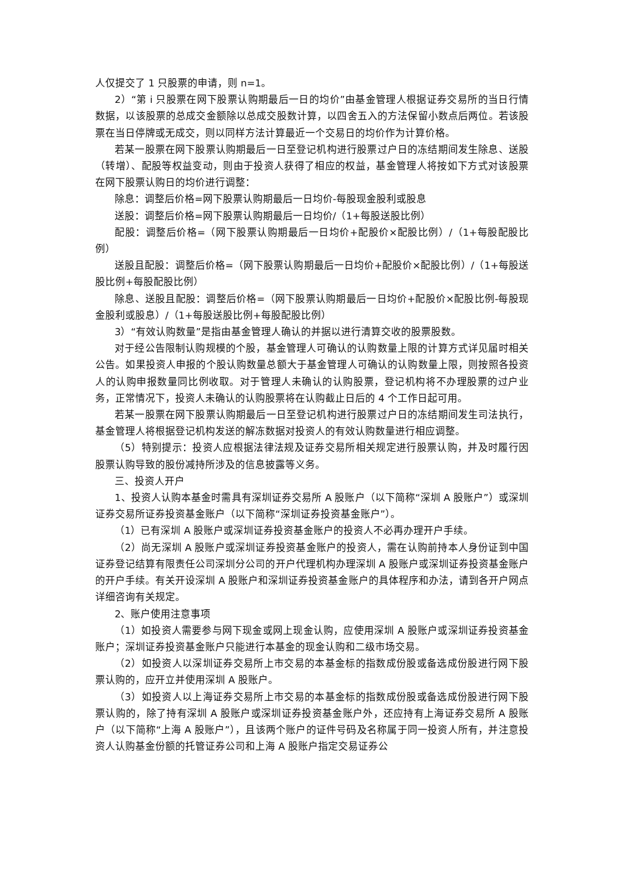人仅提交了 1 只股票的申请，则 n=1。
2）“第 i 只股票在网下股票认购期最后一日的均价”由基金管理人根据证券交易所的当日行情数据，以该股票的总成交金额除以总成交股数计算，以四舍五入的方法保留小数点后两位。若该股票在当日停牌或无成交，则以同样方法计算最近一个交易日的均价作为计算价格。
若某一股票在网下股票认购期最后一日至登记机构进行股票过户日的冻结期间发生除息、送股（转增）、配股等权益变动，则由于投资人获得了相应的权益，基金管理人将按如下方式对该股票在网下股票认购日的均价进行调整：
除息：调整后价格=网下股票认购期最后一日均价-每股现金股利或股息
送股：调整后价格=网下股票认购期最后一日均价/（1+每股送股比例）
配股：调整后价格=（网下股票认购期最后一日均价+配股价×配股比例）/（1+每股配股比例）
送股且配股：调整后价格=（网下股票认购期最后一日均价+配股价×配股比例）/（1+每股送股比例+每股配股比例）
除息、送股且配股：调整后价格=（网下股票认购期最后一日均价+配股价×配股比例-每股现金股利或股息）/（1+每股送股比例+每股配股比例）
3）“有效认购数量”是指由基金管理人确认的并据以进行清算交收的股票股数。
对于经公告限制认购规模的个股，基金管理人可确认的认购数量上限的计算方式详见届时相关公告。如果投资人申报的个股认购数量总额大于基金管理人可确认的认购数量上限，则按照各投资人的认购申报数量同比例收取。对于管理人未确认的认购股票，登记机构将不办理股票的过户业务，正常情况下，投资人未确认的认购股票将在认购截止日后的 4 个工作日起可用。
若某一股票在网下股票认购期最后一日至登记机构进行股票过户日的冻结期间发生司法执行，基金管理人将根据登记机构发送的解冻数据对投资人的有效认购数量进行相应调整。
（5）特别提示：投资人应根据法律法规及证券交易所相关规定进行股票认购，并及时履行因股票认购导致的股份减持所涉及的信息披露等义务。
三、投资人开户
1、投资人认购本基金时需具有深圳证券交易所 A 股账户（以下简称“深圳 A 股账户”）或深圳证券交易所证券投资基金账户（以下简称“深圳证券投资基金账户”）。
（1）已有深圳 A 股账户或深圳证券投资基金账户的投资人不必再办理开户手续。
（2）尚无深圳 A 股账户或深圳证券投资基金账户的投资人，需在认购前持本人身份证到中国证券登记结算有限责任公司深圳分公司的开户代理机构办理深圳 A 股账户或深圳证券投资基金账户的开户手续。有关开设深圳 A 股账户和深圳证券投资基金账户的具体程序和办法，请到各开户网点详细咨询有关规定。
2、账户使用注意事项
（1）如投资人需要参与网下现金或网上现金认购，应使用深圳 A 股账户或深圳证券投资基金账户；深圳证券投资基金账户只能进行本基金的现金认购和二级市场交易。
（2）如投资人以深圳证券交易所上市交易的本基金标的指数成份股或备选成份股进行网下股票认购的，应开立并使用深圳 A 股账户。
（3）如投资人以上海证券交易所上市交易的本基金标的指数成份股或备选成份股进行网下股票认购的，除了持有深圳 A 股账户或深圳证券投资基金账户外，还应持有上海证券交易所 A 股账户（以下简称“上海 A 股账户”），且该两个账户的证件号码及名称属于同一投资人所有，并注意投资人认购基金份额的托管证券公司和上海 A 股账户指定交易证券公